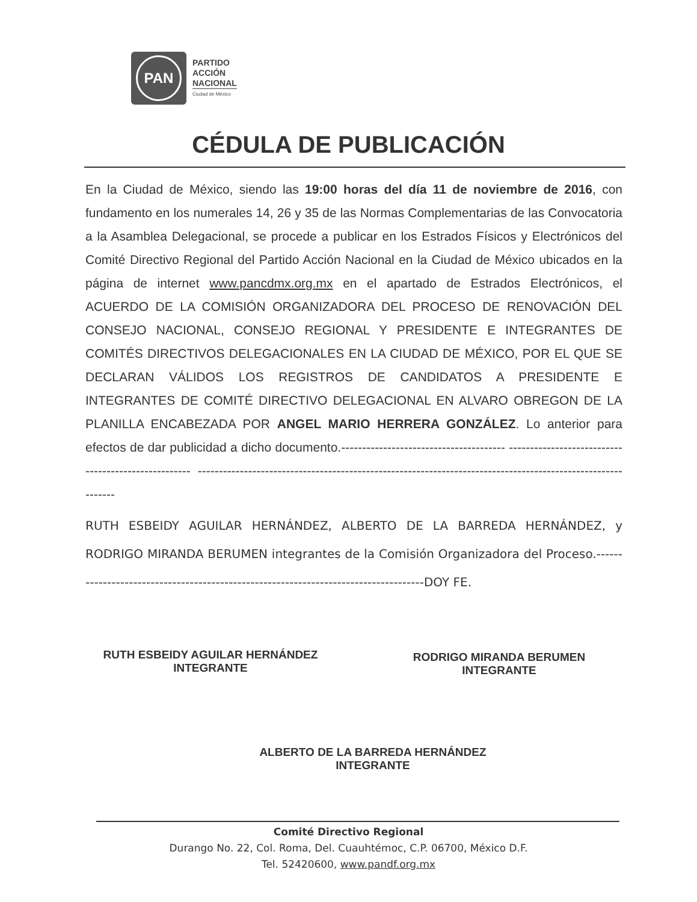PAN
PARTIDO
ACCIÓN
NACIONAL
Ciudad de México
CÉDULA DE PUBLICACIÓN
En la Ciudad de México, siendo las 19:00 horas del día 11 de noviembre de 2016, con fundamento en los numerales 14, 26 y 35 de las Normas Complementarias de las Convocatoria a la Asamblea Delegacional, se procede a publicar en los Estrados Físicos y Electrónicos del Comité Directivo Regional del Partido Acción Nacional en la Ciudad de México ubicados en la página de internet www.pancdmx.org.mx en el apartado de Estrados Electrónicos, el ACUERDO DE LA COMISIÓN ORGANIZADORA DEL PROCESO DE RENOVACIÓN DEL CONSEJO NACIONAL, CONSEJO REGIONAL Y PRESIDENTE E INTEGRANTES DE COMITÉS DIRECTIVOS DELEGACIONALES EN LA CIUDAD DE MÉXICO, POR EL QUE SE DECLARAN VÁLIDOS LOS REGISTROS DE CANDIDATOS A PRESIDENTE E INTEGRANTES DE COMITÉ DIRECTIVO DELEGACIONAL EN ALVARO OBREGON DE LA PLANILLA ENCABEZADA POR ANGEL MARIO HERRERA GONZÁLEZ. Lo anterior para efectos de dar publicidad a dicho documento.--------------------------------------- ---------------------------------------------------- ------------------------------------------------------------------------------------------------------------
RUTH ESBEIDY AGUILAR HERNÁNDEZ, ALBERTO DE LA BARREDA HERNÁNDEZ, y RODRIGO MIRANDA BERUMEN integrantes de la Comisión Organizadora del Proceso.------------------------------------------------------------------------------------DOY FE.
RUTH ESBEIDY AGUILAR HERNÁNDEZ
INTEGRANTE
RODRIGO MIRANDA BERUMEN
INTEGRANTE
ALBERTO DE LA BARREDA HERNÁNDEZ
INTEGRANTE
Comité Directivo Regional
Durango No. 22, Col. Roma, Del. Cuauhtémoc, C.P. 06700, México D.F.
Tel. 52420600, www.pandf.org.mx